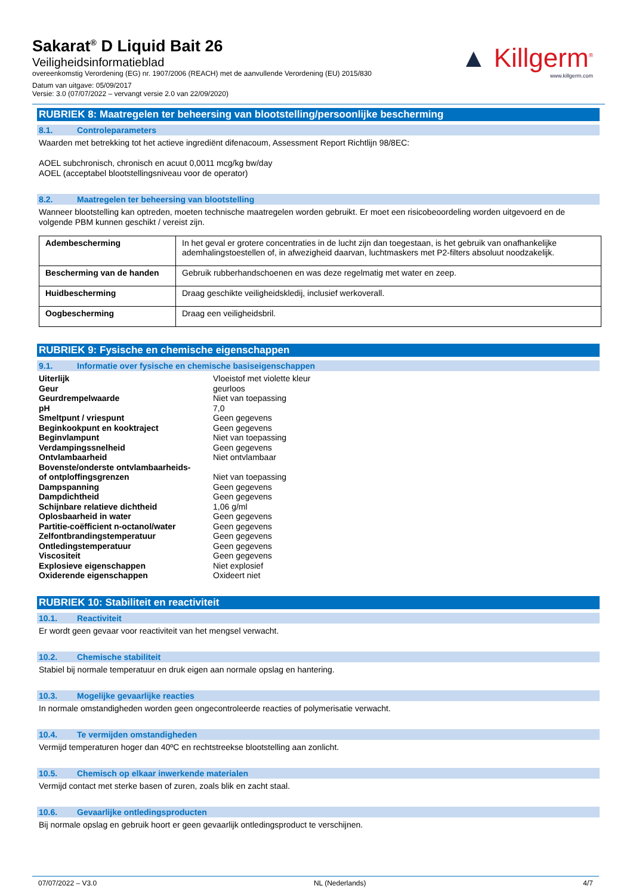Sakarat<sup>®</sup> D Liquid Bait 26
Veiligheidsinformatieblad
overeenkomstig Verordening (EG) nr. 1907/2006 (REACH) met de aanvullende Verordening (EU) 2015/830
Datum van uitgave: 05/09/2017
Versie: 3.0 (07/07/2022 – vervangt versie 2.0 van 22/09/2020)
▲ Killgerm<sup>®</sup>
www.killgerm.com
RUBRIEK 8: Maatregelen ter beheersing van blootstelling/persoonlijke bescherming
8.1. Controleparameters
Waarden met betrekking tot het actieve ingrediënt difenacoum, Assessment Report Richtlijn 98/8EC:
AOEL subchronisch, chronisch en acuut 0,0011 mcg/kg bw/day
AOEL (acceptabel blootstellingsniveau voor de operator)
8.2. Maatregelen ter beheersing van blootstelling
Wanneer blootstelling kan optreden, moeten technische maatregelen worden gebruikt. Er moet een risicobeoordeling worden uitgevoerd en de volgende PBM kunnen geschikt / vereist zijn.
| Adembescherming | In het geval er grotere concentraties in de lucht zijn dan toegestaan, is het gebruik van onafhankelijke ademhalingstoestellen of, in afwezigheid daarvan, luchtmaskers met P2-filters absoluut noodzakelijk. |
| Bescherming van de handen | Gebruik rubberhandschoenen en was deze regelmatig met water en zeep. |
| Huidbescherming | Draag geschikte veiligheidskledij, inclusief werkoverall. |
| Oogbescherming | Draag een veiligheidsbril. |
RUBRIEK 9: Fysische en chemische eigenschappen
9.1. Informatie over fysische en chemische basiseigenschappen
| Uiterlijk | Vloeistof met violette kleur |
| Geur | geurloos |
| Geurdrempelwaarde | Niet van toepassing |
| pH | 7,0 |
| Smeltpunt / vriespunt | Geen gegevens |
| Beginkookpunt en kooktraject | Geen gegevens |
| Beginvlampunt | Niet van toepassing |
| Verdampingssnelheid | Geen gegevens |
| Ontvlambaarheid | Niet ontvlambaar |
| Bovenste/onderste ontvlambaarheids- of ontploffingsgrenzen | Niet van toepassing |
| Dampspanning | Geen gegevens |
| Dampdichtheid | Geen gegevens |
| Schijnbare relatieve dichtheid | 1,06 g/ml |
| Oplosbaarheid in water | Geen gegevens |
| Partitie-coëfficient n-octanol/water | Geen gegevens |
| Zelfontbrandingstemperatuur | Geen gegevens |
| Ontledingstemperatuur | Geen gegevens |
| Viscositeit | Geen gegevens |
| Explosieve eigenschappen | Niet explosief |
| Oxiderende eigenschappen | Oxideert niet |
RUBRIEK 10: Stabiliteit en reactiviteit
10.1. Reactiviteit
Er wordt geen gevaar voor reactiviteit van het mengsel verwacht.
10.2. Chemische stabiliteit
Stabiel bij normale temperatuur en druk eigen aan normale opslag en hantering.
10.3. Mogelijke gevaarlijke reacties
In normale omstandigheden worden geen ongecontroleerde reacties of polymerisatie verwacht.
10.4. Te vermijden omstandigheden
Vermijd temperaturen hoger dan 40ºC en rechtstreekse blootstelling aan zonlicht.
10.5. Chemisch op elkaar inwerkende materialen
Vermijd contact met sterke basen of zuren, zoals blik en zacht staal.
10.6. Gevaarlijke ontledingsproducten
Bij normale opslag en gebruik hoort er geen gevaarlijk ontledingsproduct te verschijnen.
07/07/2022 – V3.0 NL (Nederlands) 4/7